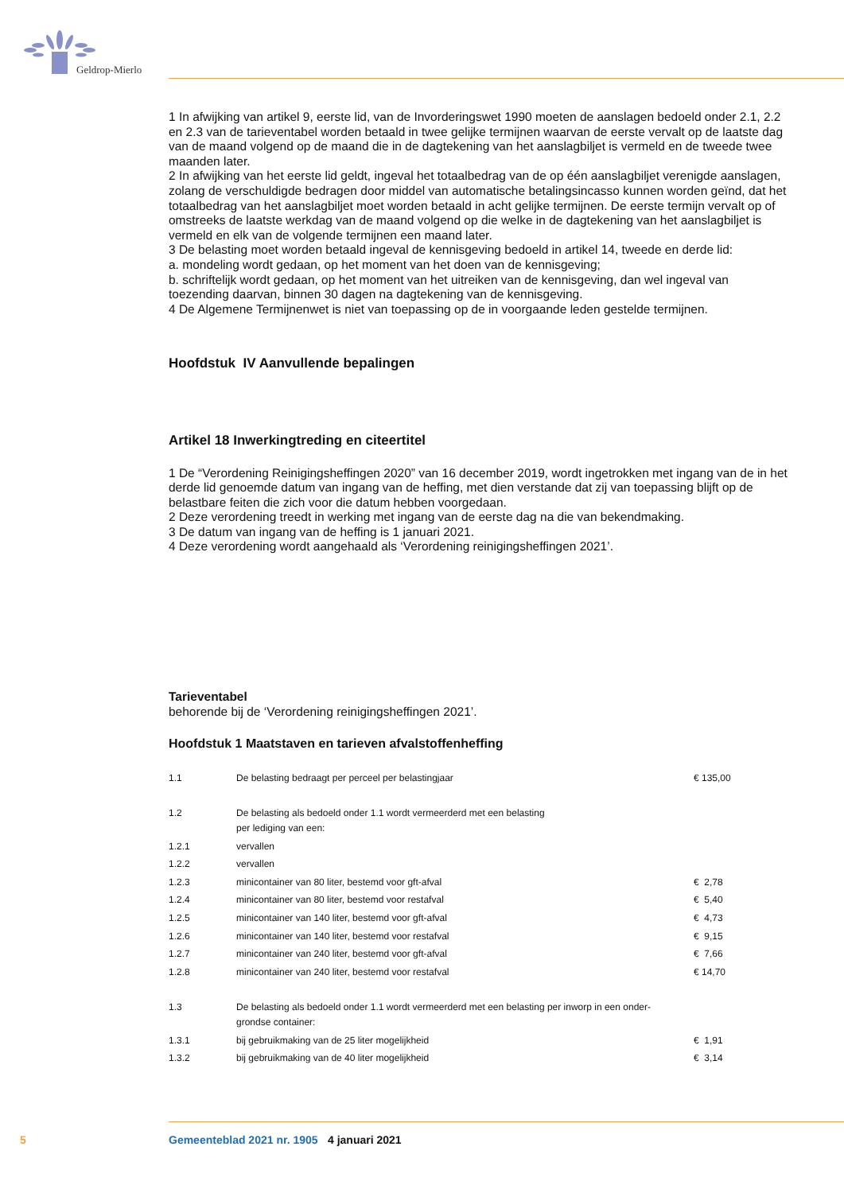Geldrop-Mierlo
1 In afwijking van artikel 9, eerste lid, van de Invorderingswet 1990 moeten de aanslagen bedoeld onder 2.1, 2.2 en 2.3 van de tarieventabel worden betaald in twee gelijke termijnen waarvan de eerste vervalt op de laatste dag van de maand volgend op de maand die in de dagtekening van het aanslagbiljet is vermeld en de tweede twee maanden later.
2 In afwijking van het eerste lid geldt, ingeval het totaalbedrag van de op één aanslagbiljet verenigde aanslagen, zolang de verschuldigde bedragen door middel van automatische betalingsincasso kunnen worden geïnd, dat het totaalbedrag van het aanslagbiljet moet worden betaald in acht gelijke termijnen. De eerste termijn vervalt op of omstreeks de laatste werkdag van de maand volgend op die welke in de dagtekening van het aanslagbiljet is vermeld en elk van de volgende termijnen een maand later.
3 De belasting moet worden betaald ingeval de kennisgeving bedoeld in artikel 14, tweede en derde lid:
a. mondeling wordt gedaan, op het moment van het doen van de kennisgeving;
b. schriftelijk wordt gedaan, op het moment van het uitreiken van de kennisgeving, dan wel ingeval van toezending daarvan, binnen 30 dagen na dagtekening van de kennisgeving.
4 De Algemene Termijnenwet is niet van toepassing op de in voorgaande leden gestelde termijnen.
Hoofdstuk IV Aanvullende bepalingen
Artikel 18 Inwerkingtreding en citeertitel
1 De “Verordening Reinigingsheffingen 2020” van 16 december 2019, wordt ingetrokken met ingang van de in het derde lid genoemde datum van ingang van de heffing, met dien verstande dat zij van toepassing blijft op de belastbare feiten die zich voor die datum hebben voorgedaan.
2 Deze verordening treedt in werking met ingang van de eerste dag na die van bekendmaking.
3 De datum van ingang van de heffing is 1 januari 2021.
4 Deze verordening wordt aangehaald als ‘Verordening reinigingsheffingen 2021’.
Tarieventabel
behorende bij de ‘Verordening reinigingsheffingen 2021’.
Hoofdstuk 1 Maatstaven en tarieven afvalstoffenheffing
| 1.1 | De belasting bedraagt per perceel per belastingjaar | € 135,00 |
| 1.2 | De belasting als bedoeld onder 1.1 wordt vermeerderd met een belasting per lediging van een: | |
| 1.2.1 | vervallen | |
| 1.2.2 | vervallen | |
| 1.2.3 | minicontainer van 80 liter, bestemd voor gft-afval | € 2,78 |
| 1.2.4 | minicontainer van 80 liter, bestemd voor restafval | € 5,40 |
| 1.2.5 | minicontainer van 140 liter, bestemd voor gft-afval | € 4,73 |
| 1.2.6 | minicontainer van 140 liter, bestemd voor restafval | € 9,15 |
| 1.2.7 | minicontainer van 240 liter, bestemd voor gft-afval | € 7,66 |
| 1.2.8 | minicontainer van 240 liter, bestemd voor restafval | € 14,70 |
| 1.3 | De belasting als bedoeld onder 1.1 wordt vermeerderd met een belasting per inworp in een onder- grondse container: | |
| 1.3.1 | bij gebruikmaking van de 25 liter mogelijkheid | € 1,91 |
| 1.3.2 | bij gebruikmaking van de 40 liter mogelijkheid | € 3,14 |
5 Gemeenteblad 2021 nr. 1905 4 januari 2021